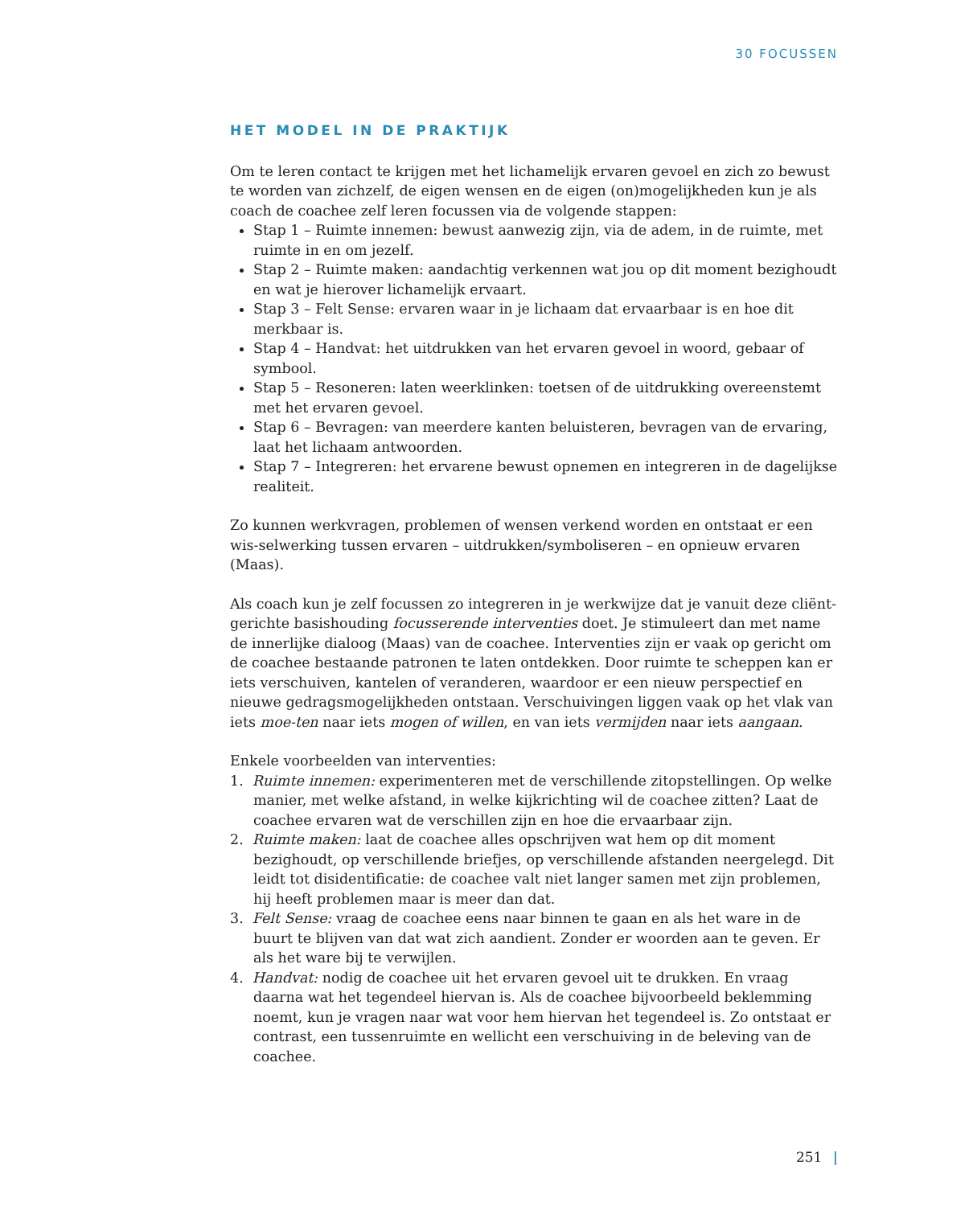30 FOCUSSEN
HET MODEL IN DE PRAKTIJK
Om te leren contact te krijgen met het lichamelijk ervaren gevoel en zich zo bewust te worden van zichzelf, de eigen wensen en de eigen (on)mogelijkheden kun je als coach de coachee zelf leren focussen via de volgende stappen:
Stap 1 – Ruimte innemen: bewust aanwezig zijn, via de adem, in de ruimte, met ruimte in en om jezelf.
Stap 2 – Ruimte maken: aandachtig verkennen wat jou op dit moment bezighoudt en wat je hierover lichamelijk ervaart.
Stap 3 – Felt Sense: ervaren waar in je lichaam dat ervaarbaar is en hoe dit merkbaar is.
Stap 4 – Handvat: het uitdrukken van het ervaren gevoel in woord, gebaar of symbool.
Stap 5 – Resoneren: laten weerklinken: toetsen of de uitdrukking overeenstemt met het ervaren gevoel.
Stap 6 – Bevragen: van meerdere kanten beluisteren, bevragen van de ervaring, laat het lichaam antwoorden.
Stap 7 – Integreren: het ervarene bewust opnemen en integreren in de dagelijkse realiteit.
Zo kunnen werkvragen, problemen of wensen verkend worden en ontstaat er een wis-selwerking tussen ervaren – uitdrukken/symboliseren – en opnieuw ervaren (Maas).
Als coach kun je zelf focussen zo integreren in je werkwijze dat je vanuit deze cliënt-gerichte basishouding focusserende interventies doet. Je stimuleert dan met name de innerlijke dialoog (Maas) van de coachee. Interventies zijn er vaak op gericht om de coachee bestaande patronen te laten ontdekken. Door ruimte te scheppen kan er iets verschuiven, kantelen of veranderen, waardoor er een nieuw perspectief en nieuwe gedragsmogelijkheden ontstaan. Verschuivingen liggen vaak op het vlak van iets moe-ten naar iets mogen of willen, en van iets vermijden naar iets aangaan.
Enkele voorbeelden van interventies:
1. Ruimte innemen: experimenteren met de verschillende zitopstellingen. Op welke manier, met welke afstand, in welke kijkrichting wil de coachee zitten? Laat de coachee ervaren wat de verschillen zijn en hoe die ervaarbaar zijn.
2. Ruimte maken: laat de coachee alles opschrijven wat hem op dit moment bezighoudt, op verschillende briefjes, op verschillende afstanden neergelegd. Dit leidt tot disidentificatie: de coachee valt niet langer samen met zijn problemen, hij heeft problemen maar is meer dan dat.
3. Felt Sense: vraag de coachee eens naar binnen te gaan en als het ware in de buurt te blijven van dat wat zich aandient. Zonder er woorden aan te geven. Er als het ware bij te verwijlen.
4. Handvat: nodig de coachee uit het ervaren gevoel uit te drukken. En vraag daarna wat het tegendeel hiervan is. Als de coachee bijvoorbeeld beklemming noemt, kun je vragen naar wat voor hem hiervan het tegendeel is. Zo ontstaat er contrast, een tussenruimte en wellicht een verschuiving in de beleving van de coachee.
251 |